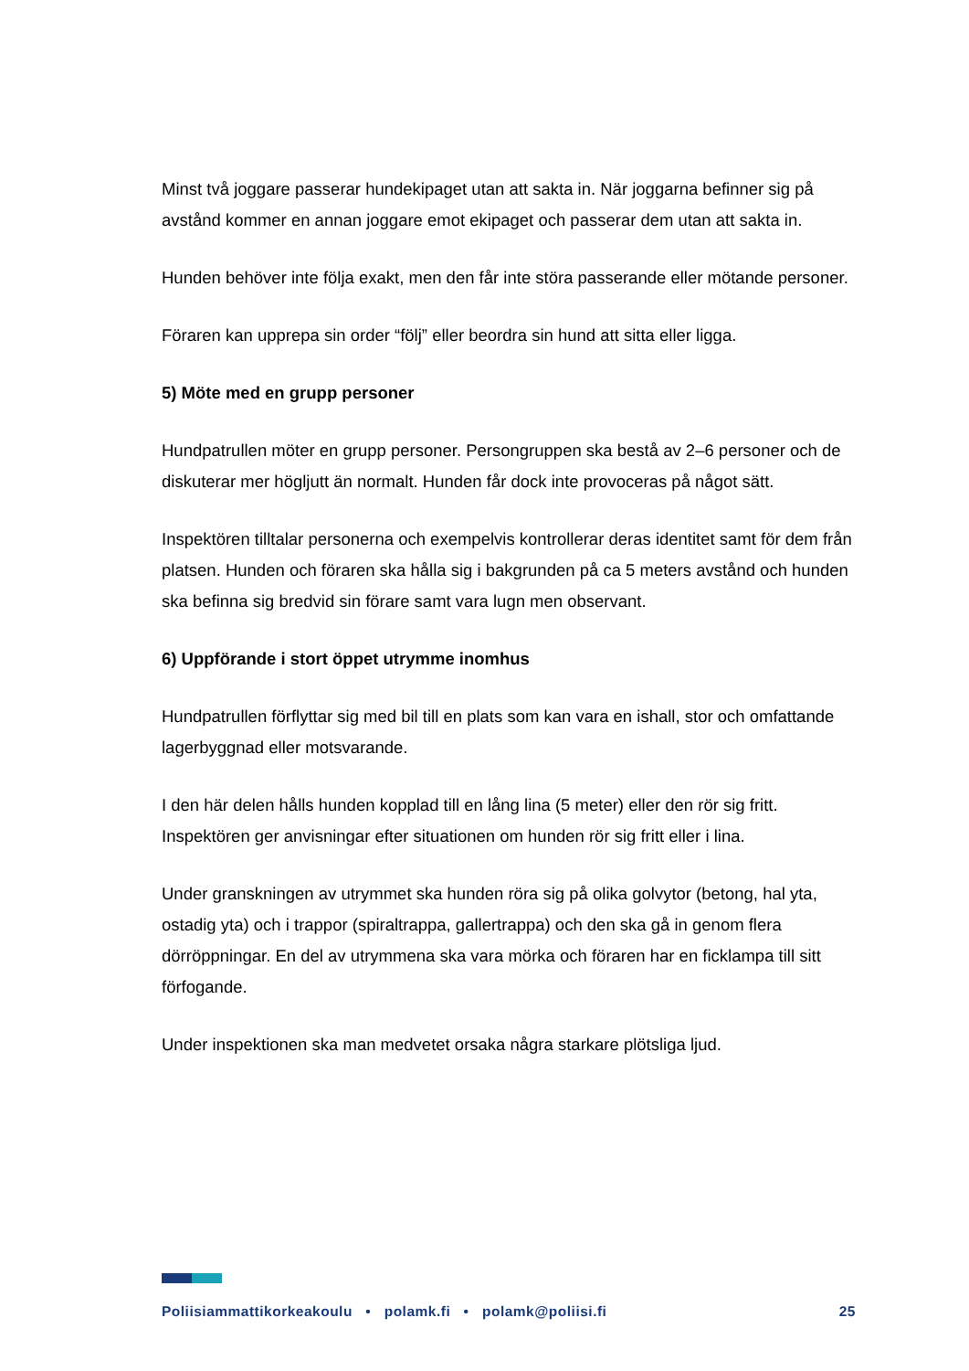Minst två joggare passerar hundekipaget utan att sakta in. När joggarna befinner sig på avstånd kommer en annan joggare emot ekipaget och passerar dem utan att sakta in.
Hunden behöver inte följa exakt, men den får inte störa passerande eller mötande personer.
Föraren kan upprepa sin order “följ” eller beordra sin hund att sitta eller ligga.
5) Möte med en grupp personer
Hundpatrullen möter en grupp personer. Persongruppen ska bestå av 2–6 personer och de diskuterar mer högljutt än normalt. Hunden får dock inte provoceras på något sätt.
Inspektören tilltalar personerna och exempelvis kontrollerar deras identitet samt för dem från platsen. Hunden och föraren ska hålla sig i bakgrunden på ca 5 meters avstånd och hunden ska befinna sig bredvid sin förare samt vara lugn men observant.
6) Uppförande i stort öppet utrymme inomhus
Hundpatrullen förflyttar sig med bil till en plats som kan vara en ishall, stor och omfattande lagerbyggnad eller motsvarande.
I den här delen hålls hunden kopplad till en lång lina (5 meter) eller den rör sig fritt. Inspektören ger anvisningar efter situationen om hunden rör sig fritt eller i lina.
Under granskningen av utrymmet ska hunden röra sig på olika golvytor (betong, hal yta, ostadig yta) och i trappor (spiraltrappa, gallertrappa) och den ska gå in genom flera dörröppningar. En del av utrymmena ska vara mörka och föraren har en ficklampa till sitt förfogande.
Under inspektionen ska man medvetet orsaka några starkare plötsliga ljud.
Poliisiammattikorkeakoulu • polamk.fi • polamk@poliisi.fi 25